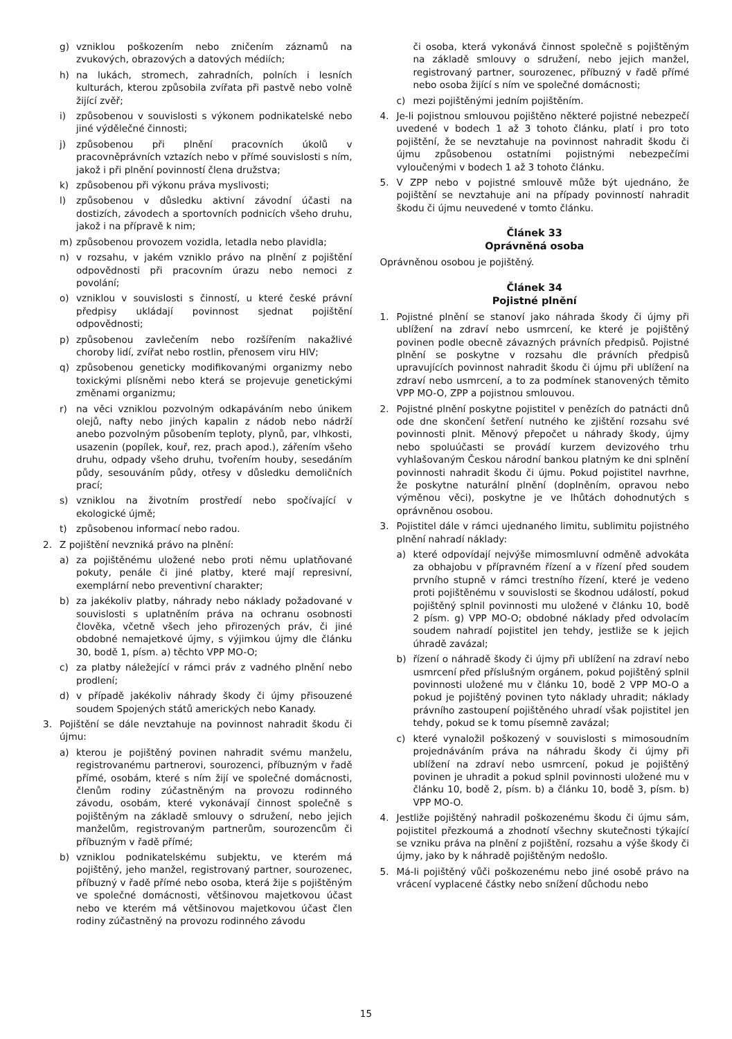g) vzniklou poškozením nebo zničením záznamů na zvukových, obrazových a datových médiích;
h) na lukách, stromech, zahradních, polních i lesních kulturách, kterou způsobila zvířata při pastvě nebo volně žijící zvěř;
i) způsobenou v souvislosti s výkonem podnikatelské nebo jiné výdělečné činnosti;
j) způsobenou při plnění pracovních úkolů v pracovněprávních vztazích nebo v přímé souvislosti s ním, jakož i při plnění povinností člena družstva;
k) způsobenou při výkonu práva myslivosti;
l) způsobenou v důsledku aktivní závodní účasti na dostizích, závodech a sportovních podnicích všeho druhu, jakož i na přípravě k nim;
m) způsobenou provozem vozidla, letadla nebo plavidla;
n) v rozsahu, v jakém vzniklo právo na plnění z pojištění odpovědnosti při pracovním úrazu nebo nemoci z povolání;
o) vzniklou v souvislosti s činností, u které české právní předpisy ukládají povinnost sjednat pojištění odpovědnosti;
p) způsobenou zavlečením nebo rozšířením nakažlivé choroby lidí, zvířat nebo rostlin, přenosem viru HIV;
q) způsobenou geneticky modifikovanými organizmy nebo toxickými plísněmi nebo která se projevuje genetickými změnami organizmu;
r) na věci vzniklou pozvolným odkapáváním nebo únikem olejů, nafty nebo jiných kapalin z nádob nebo nádrží anebo pozvolným působením teploty, plynů, par, vlhkosti, usazenin (popílek, kouř, rez, prach apod.), zářením všeho druhu, odpady všeho druhu, tvořením houby, sesedáním půdy, sesouváním půdy, otřesy v důsledku demoličních prací;
s) vzniklou na životním prostředí nebo spočívající v ekologické újmě;
t) způsobenou informací nebo radou.
2. Z pojištění nevzniká právo na plnění:
a) za pojištěnému uložené nebo proti němu uplatňované pokuty, penále či jiné platby, které mají represivní, exemplární nebo preventivní charakter;
b) za jakékoliv platby, náhrady nebo náklady požadované v souvislosti s uplatněním práva na ochranu osobnosti člověka, včetně všech jeho přirozených práv, či jiné obdobné nemajetkové újmy, s výjimkou újmy dle článku 30, bodě 1, písm. a) těchto VPP MO-O;
c) za platby náležející v rámci práv z vadného plnění nebo prodlení;
d) v případě jakékoliv náhrady škody či újmy přisouzené soudem Spojených států amerických nebo Kanady.
3. Pojištění se dále nevztahuje na povinnost nahradit škodu či újmu:
a) kterou je pojištěný povinen nahradit svému manželu, registrovanému partnerovi, sourozenci, příbuzným v řadě přímé, osobám, které s ním žijí ve společné domácnosti, členům rodiny zúčastněným na provozu rodinného závodu, osobám, které vykonávají činnost společně s pojištěným na základě smlouvy o sdružení, nebo jejich manželům, registrovaným partnerům, sourozencům či příbuzným v řadě přímé;
b) vzniklou podnikatelskému subjektu, ve kterém má pojištěný, jeho manžel, registrovaný partner, sourozenec, příbuzný v řadě přímé nebo osoba, která žije s pojištěným ve společné domácnosti, většinovou majetkovou účast nebo ve kterém má většinovou majetkovou účast člen rodiny zúčastněný na provozu rodinného závodu
či osoba, která vykonává činnost společně s pojištěným na základě smlouvy o sdružení, nebo jejich manžel, registrovaný partner, sourozenec, příbuzný v řadě přímé nebo osoba žijící s ním ve společné domácnosti;
c) mezi pojištěnými jedním pojištěním.
4. Je-li pojistnou smlouvou pojištěno některé pojistné nebezpečí uvedené v bodech 1 až 3 tohoto článku, platí i pro toto pojištění, že se nevztahuje na povinnost nahradit škodu či újmu způsobenou ostatními pojistnými nebezpečími vyloučenými v bodech 1 až 3 tohoto článku.
5. V ZPP nebo v pojistné smlouvě může být ujednáno, že pojištění se nevztahuje ani na případy povinností nahradit škodu či újmu neuvedené v tomto článku.
Článek 33
Oprávněná osoba
Oprávněnou osobou je pojištěný.
Článek 34
Pojistné plnění
1. Pojistné plnění se stanoví jako náhrada škody či újmy při ublížení na zdraví nebo usmrcení, ke které je pojištěný povinen podle obecně závazných právních předpisů. Pojistné plnění se poskytne v rozsahu dle právních předpisů upravujících povinnost nahradit škodu či újmu při ublížení na zdraví nebo usmrcení, a to za podmínek stanovených těmito VPP MO-O, ZPP a pojistnou smlouvou.
2. Pojistné plnění poskytne pojistitel v penězích do patnácti dnů ode dne skončení šetření nutného ke zjištění rozsahu své povinnosti plnit. Měnový přepočet u náhrady škody, újmy nebo spoluúčasti se provádí kurzem devizového trhu vyhlašovaným Českou národní bankou platným ke dni splnění povinnosti nahradit škodu či újmu. Pokud pojistitel navrhne, že poskytne naturální plnění (doplněním, opravou nebo výměnou věci), poskytne je ve lhůtách dohodnutých s oprávněnou osobou.
3. Pojistitel dále v rámci ujednaného limitu, sublimitu pojistného plnění nahradí náklady:
a) které odpovídají nejvýše mimosmluvní odměně advokáta za obhajobu v přípravném řízení a v řízení před soudem prvního stupně v rámci trestního řízení, které je vedeno proti pojištěnému v souvislosti se škodnou událostí, pokud pojištěný splnil povinnosti mu uložené v článku 10, bodě 2 písm. g) VPP MO-O; obdobné náklady před odvolacím soudem nahradí pojistitel jen tehdy, jestliže se k jejich úhradě zavázal;
b) řízení o náhradě škody či újmy při ublížení na zdraví nebo usmrcení před příslušným orgánem, pokud pojištěný splnil povinnosti uložené mu v článku 10, bodě 2 VPP MO-O a pokud je pojištěný povinen tyto náklady uhradit; náklady právního zastoupení pojištěného uhradí však pojistitel jen tehdy, pokud se k tomu písemně zavázal;
c) které vynaložil poškozený v souvislosti s mimosoudním projednáváním práva na náhradu škody či újmy při ublížení na zdraví nebo usmrcení, pokud je pojištěný povinen je uhradit a pokud splnil povinnosti uložené mu v článku 10, bodě 2, písm. b) a článku 10, bodě 3, písm. b) VPP MO-O.
4. Jestliže pojištěný nahradil poškozenému škodu či újmu sám, pojistitel přezkoumá a zhodnotí všechny skutečnosti týkající se vzniku práva na plnění z pojištění, rozsahu a výše škody či újmy, jako by k náhradě pojištěným nedošlo.
5. Má-li pojištěný vůči poškozenému nebo jiné osobě právo na vrácení vyplacené částky nebo snížení důchodu nebo
15